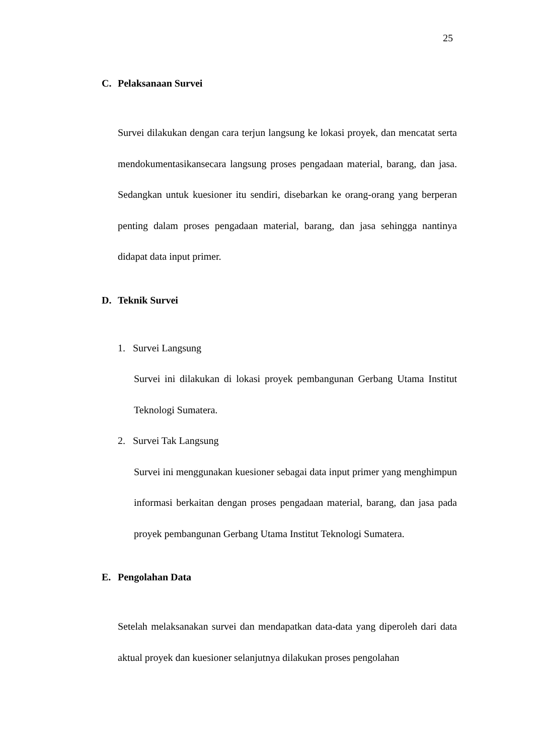25
C. Pelaksanaan Survei
Survei dilakukan dengan cara terjun langsung ke lokasi proyek, dan mencatat serta mendokumentasikansecara langsung proses pengadaan material, barang, dan jasa. Sedangkan untuk kuesioner itu sendiri, disebarkan ke orang-orang yang berperan penting dalam proses pengadaan material, barang, dan jasa sehingga nantinya didapat data input primer.
D. Teknik Survei
1. Survei Langsung
Survei ini dilakukan di lokasi proyek pembangunan Gerbang Utama Institut Teknologi Sumatera.
2. Survei Tak Langsung
Survei ini menggunakan kuesioner sebagai data input primer yang menghimpun informasi berkaitan dengan proses pengadaan material, barang, dan jasa pada proyek pembangunan Gerbang Utama Institut Teknologi Sumatera.
E. Pengolahan Data
Setelah melaksanakan survei dan mendapatkan data-data yang diperoleh dari data aktual proyek dan kuesioner selanjutnya dilakukan proses pengolahan